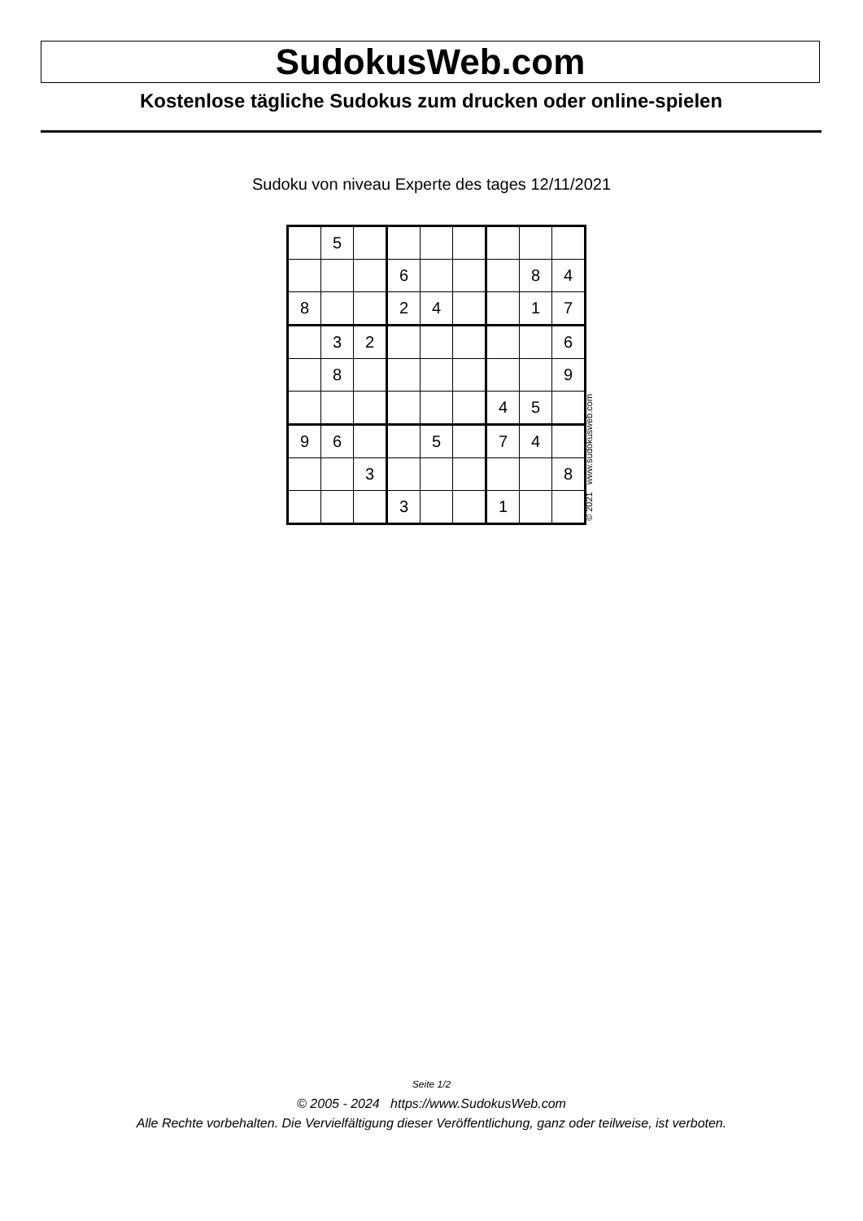SudokusWeb.com
Kostenlose tägliche Sudokus zum drucken oder online-spielen
Sudoku von niveau Experte des tages 12/11/2021
| | 5 | | | | | | | |
| | | | 6 | | | | 8 | 4 |
| 8 | | | 2 | 4 | | | 1 | 7 |
| | 3 | 2 | | | | | | 6 |
| | 8 | | | | | | | 9 |
| | | | | | | 4 | 5 | |
| 9 | 6 | | | 5 | | 7 | 4 | |
| | | 3 | | | | | | 8 |
| | | | 3 | | | 1 | | |
© 2021 www.sudokusweb.com
Seite 1/2
© 2005 - 2024 https://www.SudokusWeb.com
Alle Rechte vorbehalten. Die Vervielfältigung dieser Veröffentlichung, ganz oder teilweise, ist verboten.